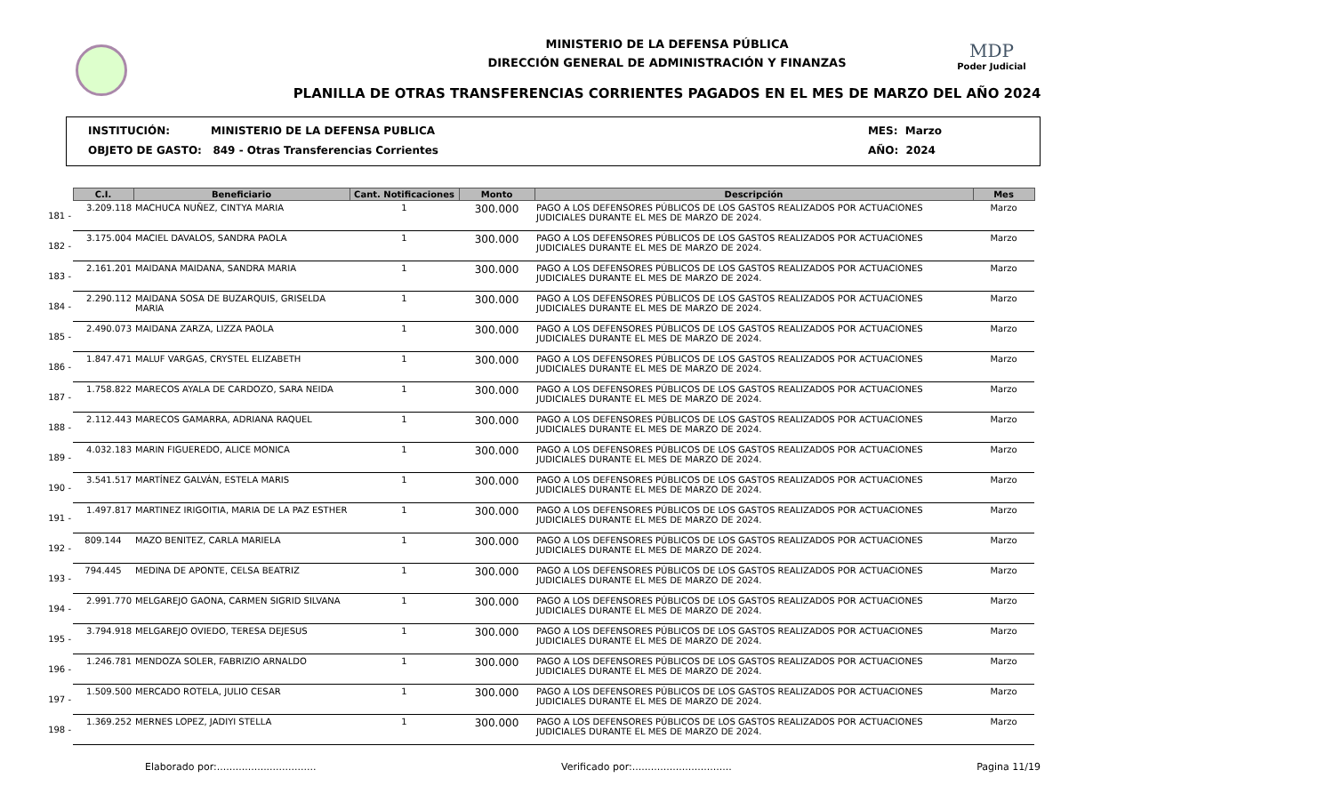MINISTERIO DE LA DEFENSA PÚBLICA
DIRECCIÓN GENERAL DE ADMINISTRACIÓN Y FINANZAS
PLANILLA DE OTRAS TRANSFERENCIAS CORRIENTES PAGADOS EN EL MES DE MARZO DEL AÑO 2024
MDP
Poder Judicial
INSTITUCIÓN: MINISTERIO DE LA DEFENSA PUBLICA
OBJETO DE GASTO: 849 - Otras Transferencias Corrientes
MES: Marzo
AÑO: 2024
| | C.I. | Beneficiario | Cant. Notificaciones | Monto | Descripción | Mes |
| --- | --- | --- | --- | --- | --- | --- |
| 181 - | 3.209.118 | MACHUCA NUÑEZ, CINTYA MARIA | 1 | 300.000 | PAGO A LOS DEFENSORES PÚBLICOS DE LOS GASTOS REALIZADOS POR ACTUACIONES JUDICIALES DURANTE EL MES DE MARZO DE 2024. | Marzo |
| 182 - | 3.175.004 | MACIEL DAVALOS, SANDRA PAOLA | 1 | 300.000 | PAGO A LOS DEFENSORES PÚBLICOS DE LOS GASTOS REALIZADOS POR ACTUACIONES JUDICIALES DURANTE EL MES DE MARZO DE 2024. | Marzo |
| 183 - | 2.161.201 | MAIDANA MAIDANA, SANDRA MARIA | 1 | 300.000 | PAGO A LOS DEFENSORES PÚBLICOS DE LOS GASTOS REALIZADOS POR ACTUACIONES JUDICIALES DURANTE EL MES DE MARZO DE 2024. | Marzo |
| 184 - | 2.290.112 | MAIDANA SOSA DE BUZARQUIS, GRISELDA MARIA | 1 | 300.000 | PAGO A LOS DEFENSORES PÚBLICOS DE LOS GASTOS REALIZADOS POR ACTUACIONES JUDICIALES DURANTE EL MES DE MARZO DE 2024. | Marzo |
| 185 - | 2.490.073 | MAIDANA ZARZA, LIZZA PAOLA | 1 | 300.000 | PAGO A LOS DEFENSORES PÚBLICOS DE LOS GASTOS REALIZADOS POR ACTUACIONES JUDICIALES DURANTE EL MES DE MARZO DE 2024. | Marzo |
| 186 - | 1.847.471 | MALUF VARGAS, CRYSTEL ELIZABETH | 1 | 300.000 | PAGO A LOS DEFENSORES PÚBLICOS DE LOS GASTOS REALIZADOS POR ACTUACIONES JUDICIALES DURANTE EL MES DE MARZO DE 2024. | Marzo |
| 187 - | 1.758.822 | MARECOS AYALA DE CARDOZO, SARA NEIDA | 1 | 300.000 | PAGO A LOS DEFENSORES PÚBLICOS DE LOS GASTOS REALIZADOS POR ACTUACIONES JUDICIALES DURANTE EL MES DE MARZO DE 2024. | Marzo |
| 188 - | 2.112.443 | MARECOS GAMARRA, ADRIANA RAQUEL | 1 | 300.000 | PAGO A LOS DEFENSORES PÚBLICOS DE LOS GASTOS REALIZADOS POR ACTUACIONES JUDICIALES DURANTE EL MES DE MARZO DE 2024. | Marzo |
| 189 - | 4.032.183 | MARIN FIGUEREDO, ALICE MONICA | 1 | 300.000 | PAGO A LOS DEFENSORES PÚBLICOS DE LOS GASTOS REALIZADOS POR ACTUACIONES JUDICIALES DURANTE EL MES DE MARZO DE 2024. | Marzo |
| 190 - | 3.541.517 | MARTÍNEZ GALVÁN, ESTELA MARIS | 1 | 300.000 | PAGO A LOS DEFENSORES PÚBLICOS DE LOS GASTOS REALIZADOS POR ACTUACIONES JUDICIALES DURANTE EL MES DE MARZO DE 2024. | Marzo |
| 191 - | 1.497.817 | MARTINEZ IRIGOITIA, MARIA DE LA PAZ ESTHER | 1 | 300.000 | PAGO A LOS DEFENSORES PÚBLICOS DE LOS GASTOS REALIZADOS POR ACTUACIONES JUDICIALES DURANTE EL MES DE MARZO DE 2024. | Marzo |
| 192 - | 809.144 | MAZO BENITEZ, CARLA MARIELA | 1 | 300.000 | PAGO A LOS DEFENSORES PÚBLICOS DE LOS GASTOS REALIZADOS POR ACTUACIONES JUDICIALES DURANTE EL MES DE MARZO DE 2024. | Marzo |
| 193 - | 794.445 | MEDINA DE APONTE, CELSA BEATRIZ | 1 | 300.000 | PAGO A LOS DEFENSORES PÚBLICOS DE LOS GASTOS REALIZADOS POR ACTUACIONES JUDICIALES DURANTE EL MES DE MARZO DE 2024. | Marzo |
| 194 - | 2.991.770 | MELGAREJO GAONA, CARMEN SIGRID SILVANA | 1 | 300.000 | PAGO A LOS DEFENSORES PÚBLICOS DE LOS GASTOS REALIZADOS POR ACTUACIONES JUDICIALES DURANTE EL MES DE MARZO DE 2024. | Marzo |
| 195 - | 3.794.918 | MELGAREJO OVIEDO, TERESA DEJESUS | 1 | 300.000 | PAGO A LOS DEFENSORES PÚBLICOS DE LOS GASTOS REALIZADOS POR ACTUACIONES JUDICIALES DURANTE EL MES DE MARZO DE 2024. | Marzo |
| 196 - | 1.246.781 | MENDOZA SOLER, FABRIZIO ARNALDO | 1 | 300.000 | PAGO A LOS DEFENSORES PÚBLICOS DE LOS GASTOS REALIZADOS POR ACTUACIONES JUDICIALES DURANTE EL MES DE MARZO DE 2024. | Marzo |
| 197 - | 1.509.500 | MERCADO ROTELA, JULIO CESAR | 1 | 300.000 | PAGO A LOS DEFENSORES PÚBLICOS DE LOS GASTOS REALIZADOS POR ACTUACIONES JUDICIALES DURANTE EL MES DE MARZO DE 2024. | Marzo |
| 198 - | 1.369.252 | MERNES LOPEZ, JADIYI STELLA | 1 | 300.000 | PAGO A LOS DEFENSORES PÚBLICOS DE LOS GASTOS REALIZADOS POR ACTUACIONES JUDICIALES DURANTE EL MES DE MARZO DE 2024. | Marzo |
Elaborado por:................................ Verificado por:................................ Pagina 11/19